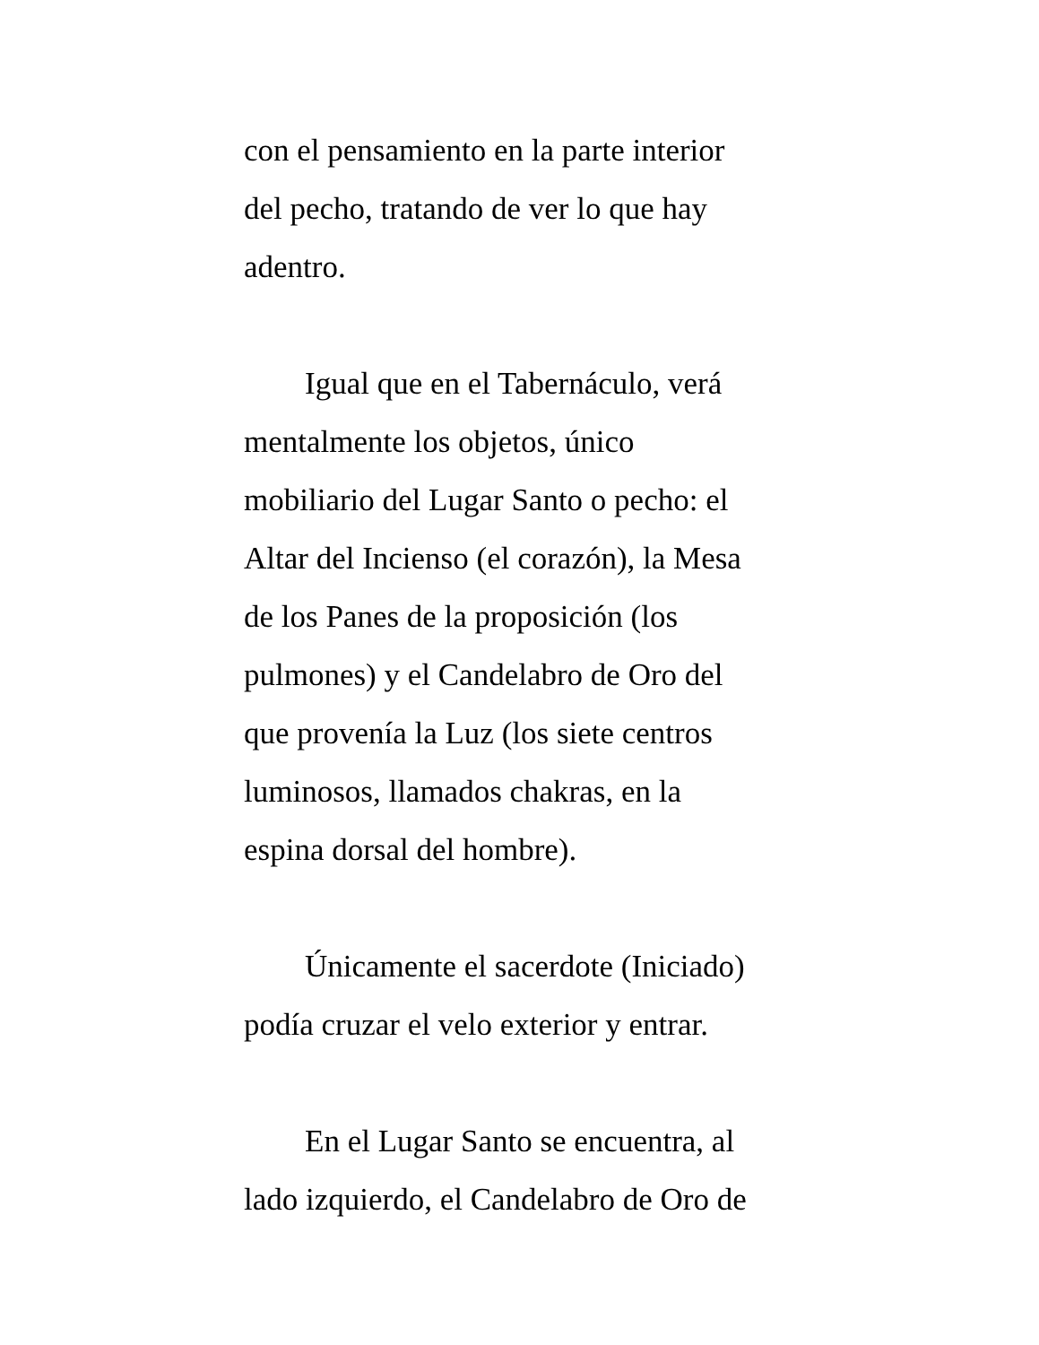con el pensamiento en la parte interior
del pecho, tratando de ver lo que hay
adentro.
Igual que en el Tabernáculo, verá
mentalmente los objetos, único
mobiliario del Lugar Santo o pecho: el
Altar del Incienso (el corazón), la Mesa
de los Panes de la proposición (los
pulmones) y el Candelabro de Oro del
que provenía la Luz (los siete centros
luminosos, llamados chakras, en la
espina dorsal del hombre).
Únicamente el sacerdote (Iniciado)
podía cruzar el velo exterior y entrar.
En el Lugar Santo se encuentra, al
lado izquierdo, el Candelabro de Oro de